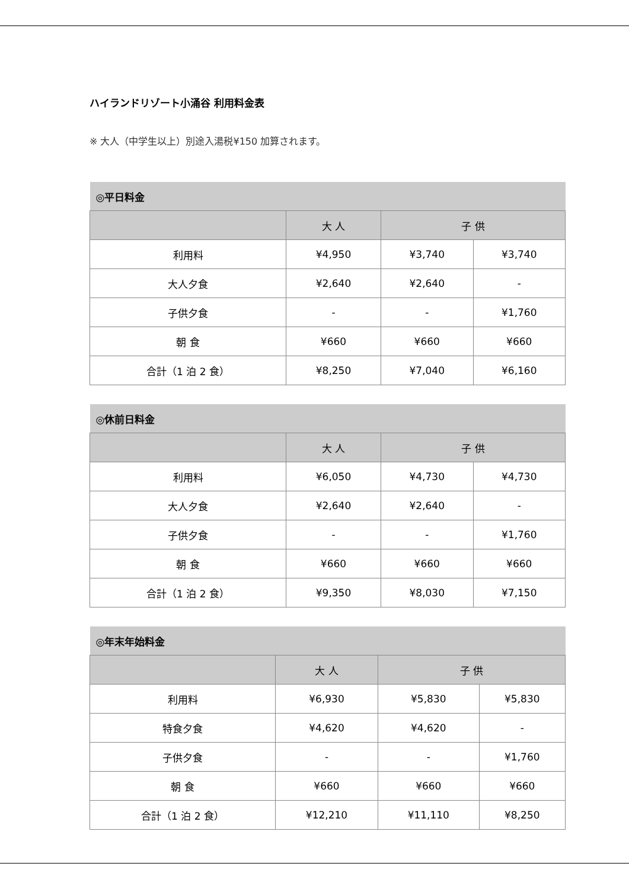ハイランドリゾート小涌谷 利用料金表
※ 大人（中学生以上）別途入湯税¥150 加算されます。
| ◎平日料金 | | | |
| --- | --- | --- | --- |
| | 大 人 | 子 供 | |
| 利用料 | ¥4,950 | ¥3,740 | ¥3,740 |
| 大人夕食 | ¥2,640 | ¥2,640 | - |
| 子供夕食 | - | - | ¥1,760 |
| 朝 食 | ¥660 | ¥660 | ¥660 |
| 合計（1 泊 2 食） | ¥8,250 | ¥7,040 | ¥6,160 |
| ◎休前日料金 | | | |
| --- | --- | --- | --- |
| | 大 人 | 子 供 | |
| 利用料 | ¥6,050 | ¥4,730 | ¥4,730 |
| 大人夕食 | ¥2,640 | ¥2,640 | - |
| 子供夕食 | - | - | ¥1,760 |
| 朝 食 | ¥660 | ¥660 | ¥660 |
| 合計（1 泊 2 食） | ¥9,350 | ¥8,030 | ¥7,150 |
| ◎年末年始料金 | | | |
| --- | --- | --- | --- |
| | 大 人 | 子 供 | |
| 利用料 | ¥6,930 | ¥5,830 | ¥5,830 |
| 特食夕食 | ¥4,620 | ¥4,620 | - |
| 子供夕食 | - | - | ¥1,760 |
| 朝 食 | ¥660 | ¥660 | ¥660 |
| 合計（1 泊 2 食） | ¥12,210 | ¥11,110 | ¥8,250 |